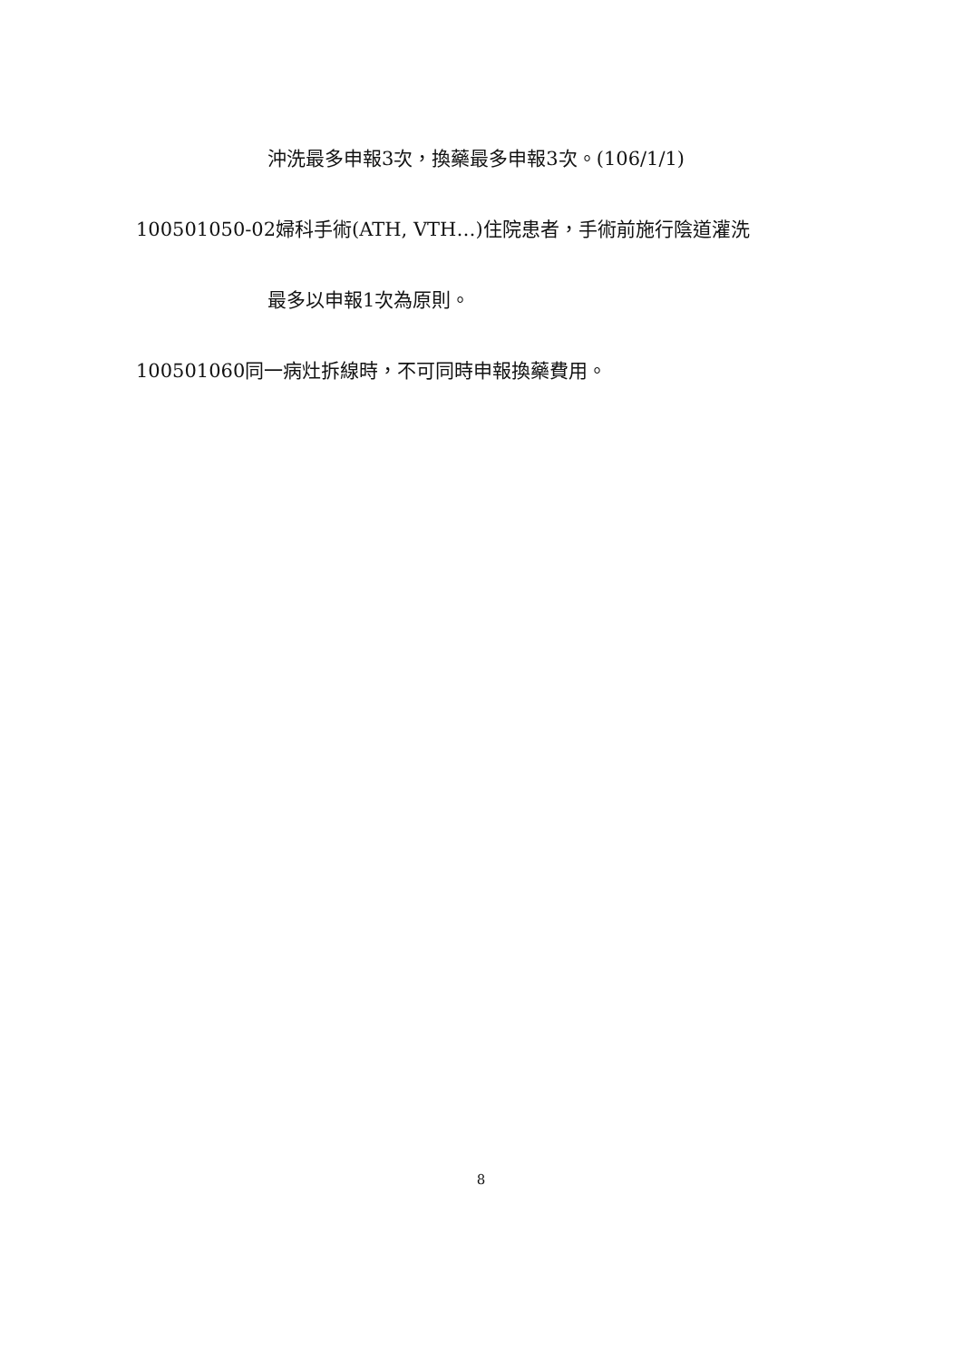沖洗最多申報3次，換藥最多申報3次。(106/1/1)
100501050-02婦科手術(ATH, VTH…)住院患者，手術前施行陰道灌洗
最多以申報1次為原則。
100501060同一病灶拆線時，不可同時申報換藥費用。
8